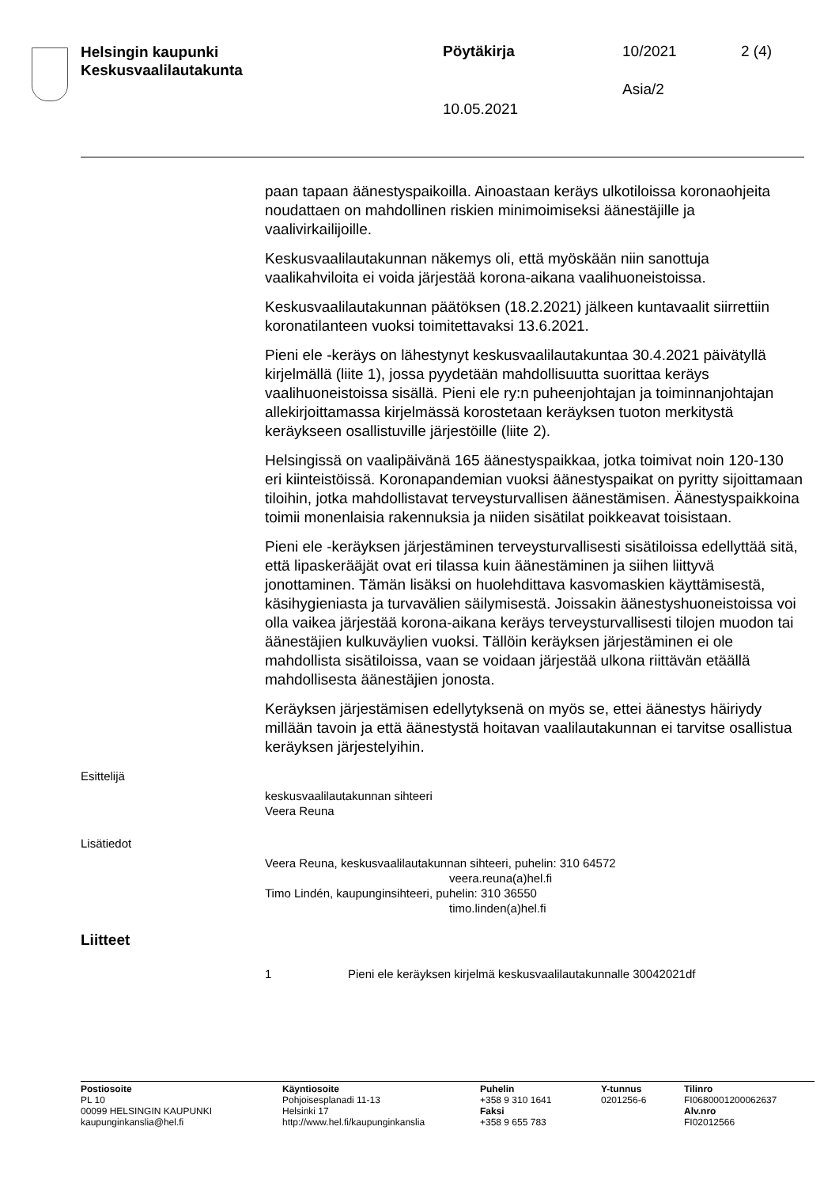Helsingin kaupunki
Keskusvaalilautakunta
Pöytäkirja 10/2021 2 (4)
Asia/2
10.05.2021
paan tapaan äänestyspaikoilla. Ainoastaan keräys ulkotiloissa korona­ohjeita noudattaen on mahdollinen riskien minimoimiseksi äänestäjille ja vaalivirkailijoille.
Keskusvaalilautakunnan näkemys oli, että myöskään niin sanottuja vaalikahviloita ei voida järjestää korona-aikana vaalihuoneistoissa.
Keskusvaalilautakunnan päätöksen (18.2.2021) jälkeen kuntavaalit siirrettiin koronatilanteen vuoksi toimitettavaksi 13.6.2021.
Pieni ele -keräys on lähestynyt keskusvaalilautakuntaa 30.4.2021 päivätyllä kirjelmällä (liite 1), jossa pyydetään mahdollisuutta suorittaa keräys vaalihuoneistoissa sisällä. Pieni ele ry:n puheenjohtajan ja toiminnanjohtajan allekirjoittamassa kirjelmässä korostetaan keräyksen tuoton merkitystä keräykseen osallistuville järjestöille (liite 2).
Helsingissä on vaalipäivänä 165 äänestyspaikkaa, jotka toimivat noin 120-130 eri kiinteistöissä. Koronapandemian vuoksi äänestyspaikat on pyritty sijoittamaan tiloihin, jotka mahdollistavat terveysturvallisen äänestämisen. Äänestyspaikkoina toimii monenlaisia rakennuksia ja niiden sisätilat poikkeavat toisistaan.
Pieni ele -keräyksen järjestäminen terveysturvallisesti sisätiloissa edellyttää sitä, että lipaskerääjät ovat eri tilassa kuin äänestäminen ja siihen liittyvä jonottaminen. Tämän lisäksi on huolehdittava kasvomaskien käyttämisestä, käsihygieniasta ja turvavälien säilymisestä. Joissakin äänestyshuoneistoissa voi olla vaikea järjestää korona-aikana keräys terveysturvallisesti tilojen muodon tai äänestäjien kulkuväylien vuoksi. Tällöin keräyksen järjestäminen ei ole mahdollista sisätiloissa, vaan se voidaan järjestää ulkona riittävän etäällä mahdollisesta äänestäjien jonosta.
Keräyksen järjestämisen edellytyksenä on myös se, ettei äänestys häiriydy millään tavoin ja että äänestystä hoitavan vaalilautakunnan ei tarvitse osallistua keräyksen järjestelyihin.
Esittelijä
keskusvaalilautakunnan sihteeri
Veera Reuna
Lisätiedot
Veera Reuna, keskusvaalilautakunnan sihteeri, puhelin: 310 64572
veera.reuna(a)hel.fi
Timo Lindén, kaupunginsihteeri, puhelin: 310 36550
timo.linden(a)hel.fi
Liitteet
1 Pieni ele keräyksen kirjelmä keskusvaalilautakunnalle 30042021df
Postiosoite
PL 10
00099 HELSINGIN KAUPUNKI
kaupunginkanslia@hel.fi
Käyntiosoite
Pohjoisesplanadi 11-13
Helsinki 17
http://www.hel.fi/kaupunginkanslia
Puhelin
+358 9 310 1641
Faksi
+358 9 655 783
Y-tunnus
0201256-6
Tilinro
FI0680001200062637
Alv.nro
FI02012566